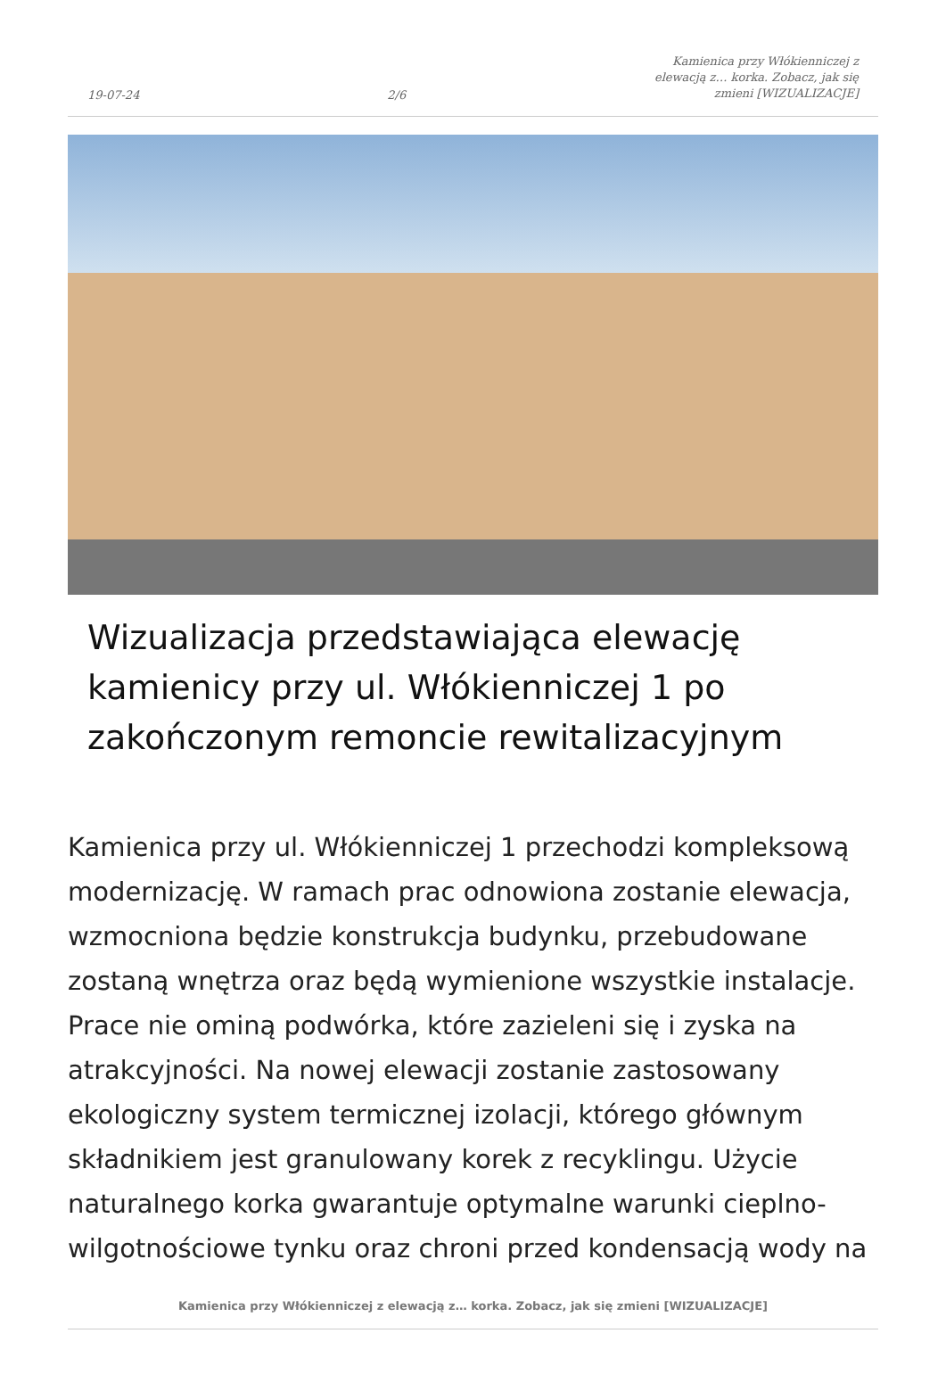19-07-24 2/6 Kamienica przy Włókienniczej z elewacją z… korka. Zobacz, jak się zmieni [WIZUALIZACJE]
Wizualizacja przedstawiająca elewację kamienicy przy ul. Włókienniczej 1 po zakończonym remoncie rewitalizacyjnym
Kamienica przy ul. Włókienniczej 1 przechodzi kompleksową modernizację. W ramach prac odnowiona zostanie elewacja, wzmocniona będzie konstrukcja budynku, przebudowane zostaną wnętrza oraz będą wymienione wszystkie instalacje. Prace nie ominą podwórka, które zazieleni się i zyska na atrakcyjności. Na nowej elewacji zostanie zastosowany ekologiczny system termicznej izolacji, którego głównym składnikiem jest granulowany korek z recyklingu. Użycie naturalnego korka gwarantuje optymalne warunki cieplno-wilgotnościowe tynku oraz chroni przed kondensacją wody na
Kamienica przy Włókienniczej z elewacją z… korka. Zobacz, jak się zmieni [WIZUALIZACJE]